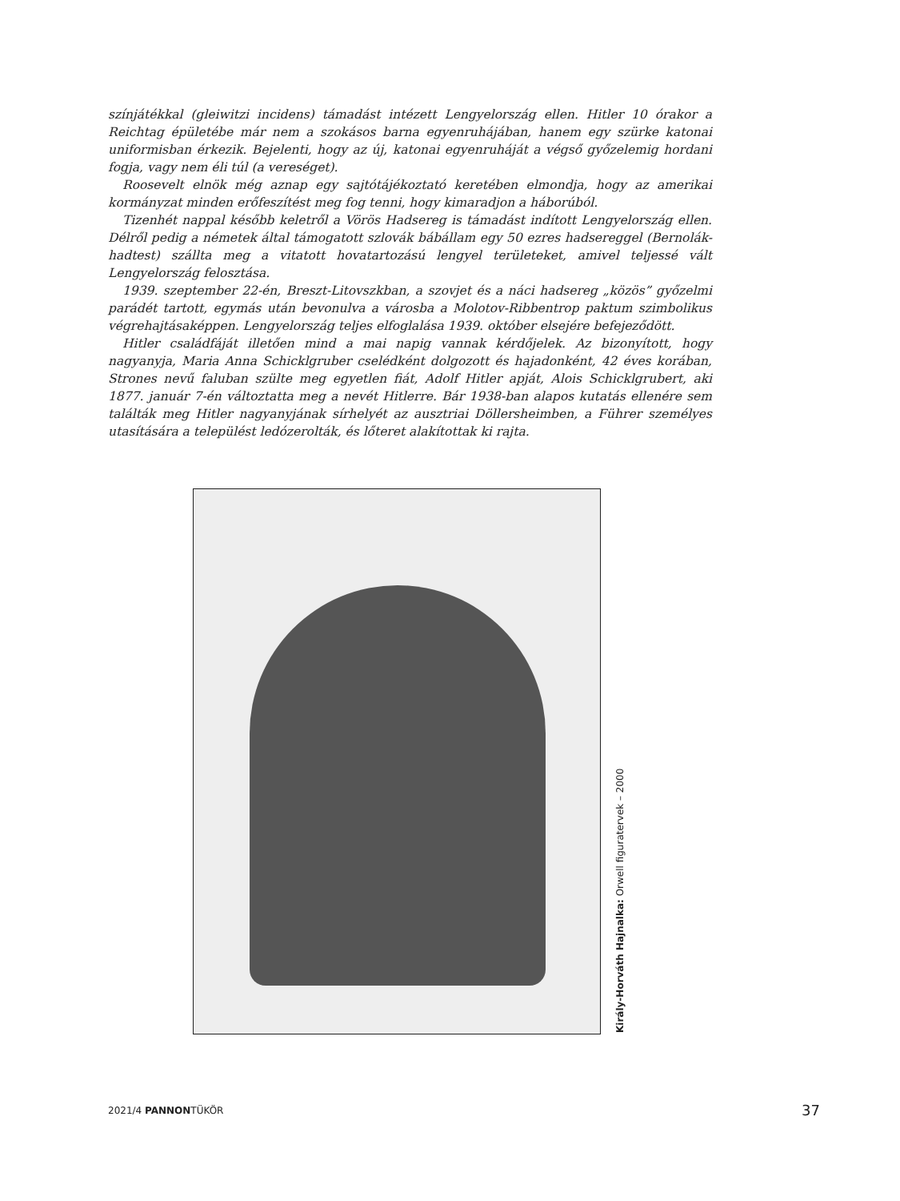színjátékkal (gleiwitzi incidens) támadást intézett Lengyelország ellen. Hitler 10 órakor a Reichtag épületébe már nem a szokásos barna egyenruhájában, hanem egy szürke katonai uniformisban érkezik. Bejelenti, hogy az új, katonai egyenruháját a végső győzelemig hordani fogja, vagy nem éli túl (a vereséget).
Roosevelt elnök még aznap egy sajtótájékoztató keretében elmondja, hogy az amerikai kormányzat minden erőfeszítést meg fog tenni, hogy kimaradjon a háborúból.
Tizenhét nappal később keletről a Vörös Hadsereg is támadást indított Lengyelország ellen. Délről pedig a németek által támogatott szlovák bábállam egy 50 ezres hadsereggel (Bernolák-hadtest) szállta meg a vitatott hovatartozású lengyel területeket, amivel teljessé vált Lengyelország felosztása.
1939. szeptember 22-én, Breszt-Litovszkban, a szovjet és a náci hadsereg „közös” győzelmi parádét tartott, egymás után bevonulva a városba a Molotov-Ribbentrop paktum szimbolikus végrehajtásaképpen. Lengyelország teljes elfoglalása 1939. október elsejére befejeződött.
Hitler családfáját illetően mind a mai napig vannak kérdőjelek. Az bizonyított, hogy nagyanyja, Maria Anna Schicklgruber cselédként dolgozott és hajadonként, 42 éves korában, Strones nevű faluban szülte meg egyetlen fiát, Adolf Hitler apját, Alois Schicklgrubert, aki 1877. január 7-én változtatta meg a nevét Hitlerre. Bár 1938-ban alapos kutatás ellenére sem találták meg Hitler nagyanyjának sírhelyét az ausztriai Döllersheimben, a Führer személyes utasítására a települést ledózerolták, és lőteret alakítottak ki rajta.
Király-Horváth Hajnalka: Orwell figuratervek – 2000
2021/4 PANNONTÜKÖR 37